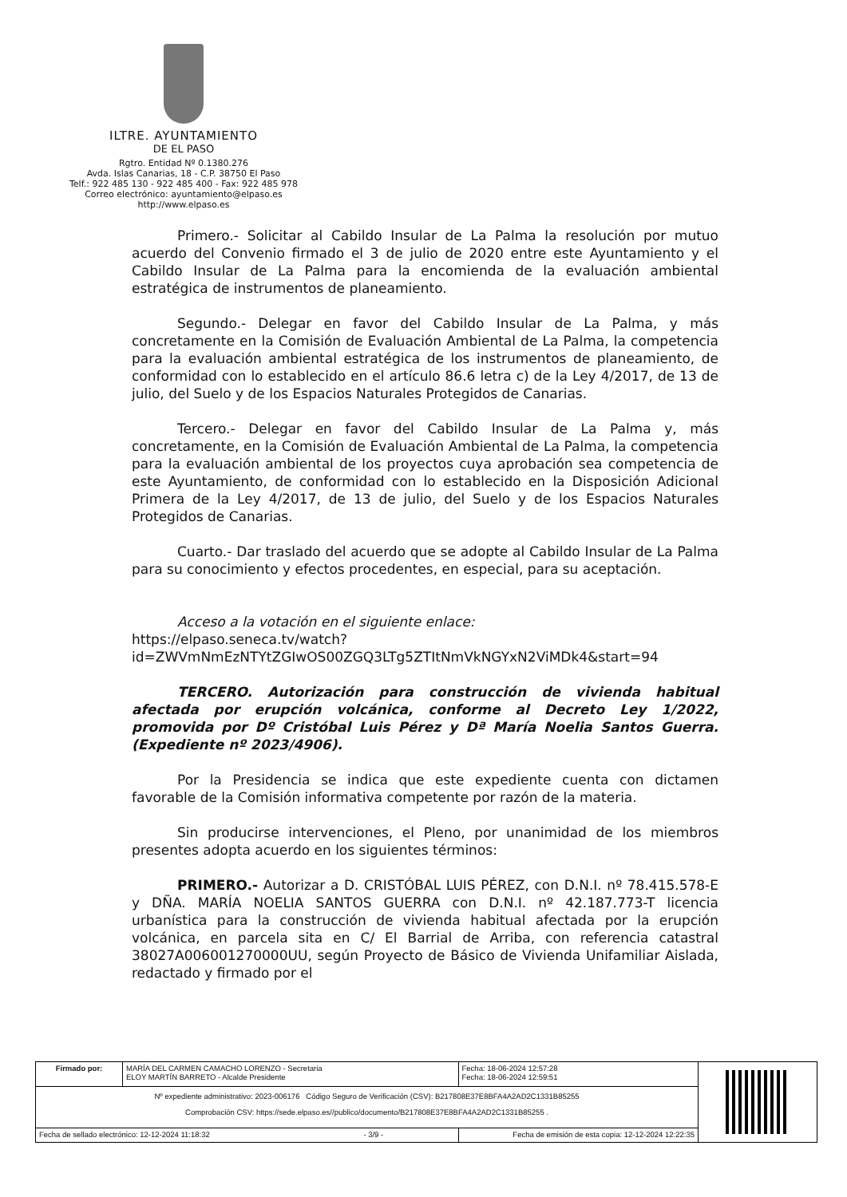ILTRE. AYUNTAMIENTO
DE EL PASO
Rgtro. Entidad Nº 0.1380.276
Avda. Islas Canarias, 18 - C.P. 38750 El Paso
Telf.: 922 485 130 - 922 485 400 - Fax: 922 485 978
Correo electrónico: ayuntamiento@elpaso.es
http://www.elpaso.es
Primero.- Solicitar al Cabildo Insular de La Palma la resolución por mutuo acuerdo del Convenio firmado el 3 de julio de 2020 entre este Ayuntamiento y el Cabildo Insular de La Palma para la encomienda de la evaluación ambiental estratégica de instrumentos de planeamiento.
Segundo.- Delegar en favor del Cabildo Insular de La Palma, y más concretamente en la Comisión de Evaluación Ambiental de La Palma, la competencia para la evaluación ambiental estratégica de los instrumentos de planeamiento, de conformidad con lo establecido en el artículo 86.6 letra c) de la Ley 4/2017, de 13 de julio, del Suelo y de los Espacios Naturales Protegidos de Canarias.
Tercero.- Delegar en favor del Cabildo Insular de La Palma y, más concretamente, en la Comisión de Evaluación Ambiental de La Palma, la competencia para la evaluación ambiental de los proyectos cuya aprobación sea competencia de este Ayuntamiento, de conformidad con lo establecido en la Disposición Adicional Primera de la Ley 4/2017, de 13 de julio, del Suelo y de los Espacios Naturales Protegidos de Canarias.
Cuarto.- Dar traslado del acuerdo que se adopte al Cabildo Insular de La Palma para su conocimiento y efectos procedentes, en especial, para su aceptación.
Acceso a la votación en el siguiente enlace:
https://elpaso.seneca.tv/watch?id=ZWVmNmEzNTYtZGIwOS00ZGQ3LTg5ZTItNmVkNGYxN2ViMDk4&start=94
TERCERO. Autorización para construcción de vivienda habitual afectada por erupción volcánica, conforme al Decreto Ley 1/2022, promovida por Dº Cristóbal Luis Pérez y Dª María Noelia Santos Guerra. (Expediente nº 2023/4906).
Por la Presidencia se indica que este expediente cuenta con dictamen favorable de la Comisión informativa competente por razón de la materia.
Sin producirse intervenciones, el Pleno, por unanimidad de los miembros presentes adopta acuerdo en los siguientes términos:
PRIMERO.- Autorizar a D. CRISTÓBAL LUIS PÉREZ, con D.N.I. nº 78.415.578-E y DÑA. MARÍA NOELIA SANTOS GUERRA con D.N.I. nº 42.187.773-T licencia urbanística para la construcción de vivienda habitual afectada por la erupción volcánica, en parcela sita en C/ El Barrial de Arriba, con referencia catastral 38027A006001270000UU, según Proyecto de Básico de Vivienda Unifamiliar Aislada, redactado y firmado por el
| Firmado por: | MARÍA DEL CARMEN CAMACHO LORENZO - Secretaria ELOY MARTÍN BARRETO - Alcalde Presidente | | Fecha: 18-06-2024 12:57:28 Fecha: 18-06-2024 12:59:51 | |
| Nº expediente administrativo: 2023-006176 Código Seguro de Verificación (CSV): B217808E37E8BFA4A2AD2C1331B85255 Comprobación CSV: https://sede.elpaso.es//publico/documento/B217808E37E8BFA4A2AD2C1331B85255 . | | | | |
| Fecha de sellado electrónico: 12-12-2024 11:18:32 - 3/9 - | | Fecha de emisión de esta copia: 12-12-2024 12:22:35 | | |